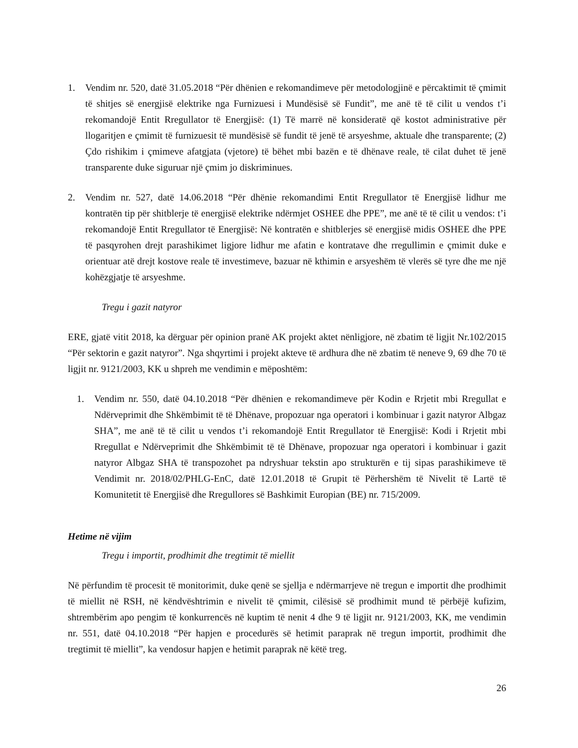1. Vendim nr. 520, datë 31.05.2018 “Për dhënien e rekomandimeve për metodologjinë e përcaktimit të çmimit të shitjes së energjisë elektrike nga Furnizuesi i Mundësisë së Fundit”, me anë të të cilit u vendos t’i rekomandojë Entit Rregullator të Energjisë: (1) Të marrë në konsideratë që kostot administrative për llogaritjen e çmimit të furnizuesit të mundësisë së fundit të jenë të arsyeshme, aktuale dhe transparente; (2) Çdo rishikim i çmimeve afatgjata (vjetore) të bëhet mbi bazën e të dhënave reale, të cilat duhet të jenë transparente duke siguruar një çmim jo diskriminues.
2. Vendim nr. 527, datë 14.06.2018 “Për dhënie rekomandimi Entit Rregullator të Energjisë lidhur me kontratën tip për shitblerje të energjisë elektrike ndërmjet OSHEE dhe PPE”, me anë të të cilit u vendos: t’i rekomandojë Entit Rregullator të Energjisë: Në kontratën e shitblerjes së energjisë midis OSHEE dhe PPE të pasqyrohen drejt parashikimet ligjore lidhur me afatin e kontratave dhe rregullimin e çmimit duke e orientuar atë drejt kostove reale të investimeve, bazuar në kthimin e arsyeshëm të vlerës së tyre dhe me një kohëzgjatje të arsyeshme.
Tregu i gazit natyror
ERE, gjatë vitit 2018, ka dërguar për opinion pranë AK projekt aktet nënligjore, në zbatim të ligjit Nr.102/2015 “Për sektorin e gazit natyror”. Nga shqyrtimi i projekt akteve të ardhura dhe në zbatim të neneve 9, 69 dhe 70 të ligjit nr. 9121/2003, KK u shpreh me vendimin e mëposhtëm:
1. Vendim nr. 550, datë 04.10.2018 “Për dhënien e rekomandimeve për Kodin e Rrjetit mbi Rregullat e Ndërveprimit dhe Shkëmbimit të të Dhënave, propozuar nga operatori i kombinuar i gazit natyror Albgaz SHA”, me anë të të cilit u vendos t’i rekomandojë Entit Rregullator të Energjisë: Kodi i Rrjetit mbi Rregullat e Ndërveprimit dhe Shkëmbimit të të Dhënave, propozuar nga operatori i kombinuar i gazit natyror Albgaz SHA të transpozohet pa ndryshuar tekstin apo strukturën e tij sipas parashikimeve të Vendimit nr. 2018/02/PHLG-EnC, datë 12.01.2018 të Grupit të Përhershëm të Nivelit të Lartë të Komunitetit të Energjisë dhe Rregullores së Bashkimit Europian (BE) nr. 715/2009.
Hetime në vijim
Tregu i importit, prodhimit dhe tregtimit të miellit
Në përfundim të procesit të monitorimit, duke qenë se sjellja e ndërmarrjeve në tregun e importit dhe prodhimit të miellit në RSH, në këndvështrimin e nivelit të çmimit, cilësisë së prodhimit mund të përbëjë kufizim, shtrembërim apo pengim të konkurrencës në kuptim të nenit 4 dhe 9 të ligjit nr. 9121/2003, KK, me vendimin nr. 551, datë 04.10.2018 “Për hapjen e procedurës së hetimit paraprak në tregun importit, prodhimit dhe tregtimit të miellit”, ka vendosur hapjen e hetimit paraprak në këtë treg.
26